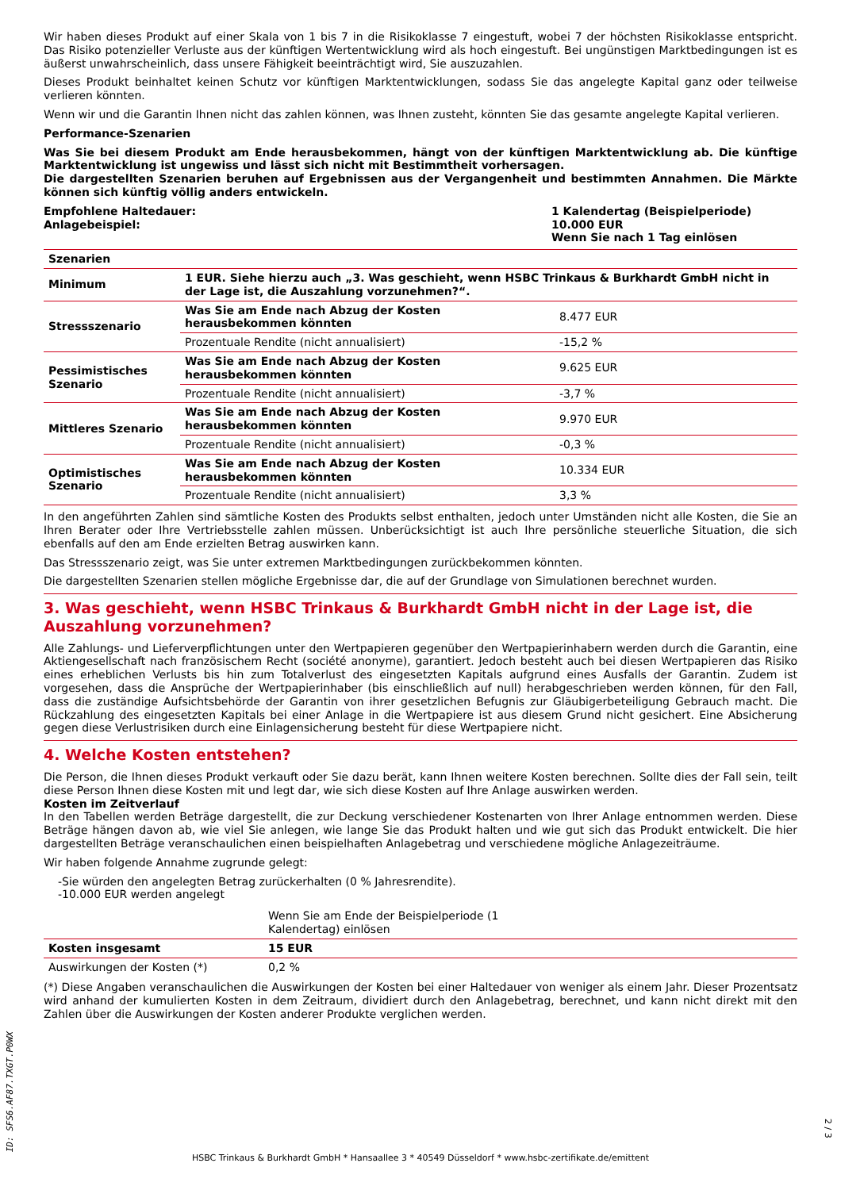Wir haben dieses Produkt auf einer Skala von 1 bis 7 in die Risikoklasse 7 eingestuft, wobei 7 der höchsten Risikoklasse entspricht. Das Risiko potenzieller Verluste aus der künftigen Wertentwicklung wird als hoch eingestuft. Bei ungünstigen Marktbedingungen ist es äußerst unwahrscheinlich, dass unsere Fähigkeit beeinträchtigt wird, Sie auszuzahlen.
Dieses Produkt beinhaltet keinen Schutz vor künftigen Marktentwicklungen, sodass Sie das angelegte Kapital ganz oder teilweise verlieren könnten.
Wenn wir und die Garantin Ihnen nicht das zahlen können, was Ihnen zusteht, könnten Sie das gesamte angelegte Kapital verlieren.
Performance-Szenarien
Was Sie bei diesem Produkt am Ende herausbekommen, hängt von der künftigen Marktentwicklung ab. Die künftige Marktentwicklung ist ungewiss und lässt sich nicht mit Bestimmtheit vorhersagen.
Die dargestellten Szenarien beruhen auf Ergebnissen aus der Vergangenheit und bestimmten Annahmen. Die Märkte können sich künftig völlig anders entwickeln.
| Empfohlene Haltedauer: Anlagebeispiel: | 1 Kalendertag (Beispielperiode) 10.000 EUR Wenn Sie nach 1 Tag einlösen |
| Szenarien | | |
| --- | --- | --- |
| Minimum | 1 EUR. Siehe hierzu auch „3. Was geschieht, wenn HSBC Trinkaus & Burkhardt GmbH nicht in der Lage ist, die Auszahlung vorzunehmen?“. | |
| Stressszenario | Was Sie am Ende nach Abzug der Kosten herausbekommen könnten | 8.477 EUR |
| | Prozentuale Rendite (nicht annualisiert) | -15,2 % |
| Pessimistisches Szenario | Was Sie am Ende nach Abzug der Kosten herausbekommen könnten | 9.625 EUR |
| | Prozentuale Rendite (nicht annualisiert) | -3,7 % |
| Mittleres Szenario | Was Sie am Ende nach Abzug der Kosten herausbekommen könnten | 9.970 EUR |
| | Prozentuale Rendite (nicht annualisiert) | -0,3 % |
| Optimistisches Szenario | Was Sie am Ende nach Abzug der Kosten herausbekommen könnten | 10.334 EUR |
| | Prozentuale Rendite (nicht annualisiert) | 3,3 % |
In den angeführten Zahlen sind sämtliche Kosten des Produkts selbst enthalten, jedoch unter Umständen nicht alle Kosten, die Sie an Ihren Berater oder Ihre Vertriebsstelle zahlen müssen. Unberücksichtigt ist auch Ihre persönliche steuerliche Situation, die sich ebenfalls auf den am Ende erzielten Betrag auswirken kann.
Das Stressszenario zeigt, was Sie unter extremen Marktbedingungen zurückbekommen könnten.
Die dargestellten Szenarien stellen mögliche Ergebnisse dar, die auf der Grundlage von Simulationen berechnet wurden.
3. Was geschieht, wenn HSBC Trinkaus & Burkhardt GmbH nicht in der Lage ist, die Auszahlung vorzunehmen?
Alle Zahlungs- und Lieferverpflichtungen unter den Wertpapieren gegenüber den Wertpapierinhabern werden durch die Garantin, eine Aktiengesellschaft nach französischem Recht (société anonyme), garantiert. Jedoch besteht auch bei diesen Wertpapieren das Risiko eines erheblichen Verlusts bis hin zum Totalverlust des eingesetzten Kapitals aufgrund eines Ausfalls der Garantin. Zudem ist vorgesehen, dass die Ansprüche der Wertpapierinhaber (bis einschließlich auf null) herabgeschrieben werden können, für den Fall, dass die zuständige Aufsichtsbehörde der Garantin von ihrer gesetzlichen Befugnis zur Gläubigerbeteiligung Gebrauch macht. Die Rückzahlung des eingesetzten Kapitals bei einer Anlage in die Wertpapiere ist aus diesem Grund nicht gesichert. Eine Absicherung gegen diese Verlustrisiken durch eine Einlagensicherung besteht für diese Wertpapiere nicht.
4. Welche Kosten entstehen?
Die Person, die Ihnen dieses Produkt verkauft oder Sie dazu berät, kann Ihnen weitere Kosten berechnen. Sollte dies der Fall sein, teilt diese Person Ihnen diese Kosten mit und legt dar, wie sich diese Kosten auf Ihre Anlage auswirken werden.
Kosten im Zeitverlauf
In den Tabellen werden Beträge dargestellt, die zur Deckung verschiedener Kostenarten von Ihrer Anlage entnommen werden. Diese Beträge hängen davon ab, wie viel Sie anlegen, wie lange Sie das Produkt halten und wie gut sich das Produkt entwickelt. Die hier dargestellten Beträge veranschaulichen einen beispielhaften Anlagebetrag und verschiedene mögliche Anlagezeiträume.
Wir haben folgende Annahme zugrunde gelegt:
-Sie würden den angelegten Betrag zurückerhalten (0 % Jahresrendite).
-10.000 EUR werden angelegt
| | Wenn Sie am Ende der Beispielperiode (1 Kalendertag) einlösen | |
| Kosten insgesamt | 15 EUR | |
| Auswirkungen der Kosten (*) | 0,2 % | |
(*) Diese Angaben veranschaulichen die Auswirkungen der Kosten bei einer Haltedauer von weniger als einem Jahr. Dieser Prozentsatz wird anhand der kumulierten Kosten in dem Zeitraum, dividiert durch den Anlagebetrag, berechnet, und kann nicht direkt mit den Zahlen über die Auswirkungen der Kosten anderer Produkte verglichen werden.
ID: SFS6.AF87.TXGT.P0WX
HSBC Trinkaus & Burkhardt GmbH * Hansaallee 3 * 40549 Düsseldorf * www.hsbc-zertifikate.de/emittent
2 / 3